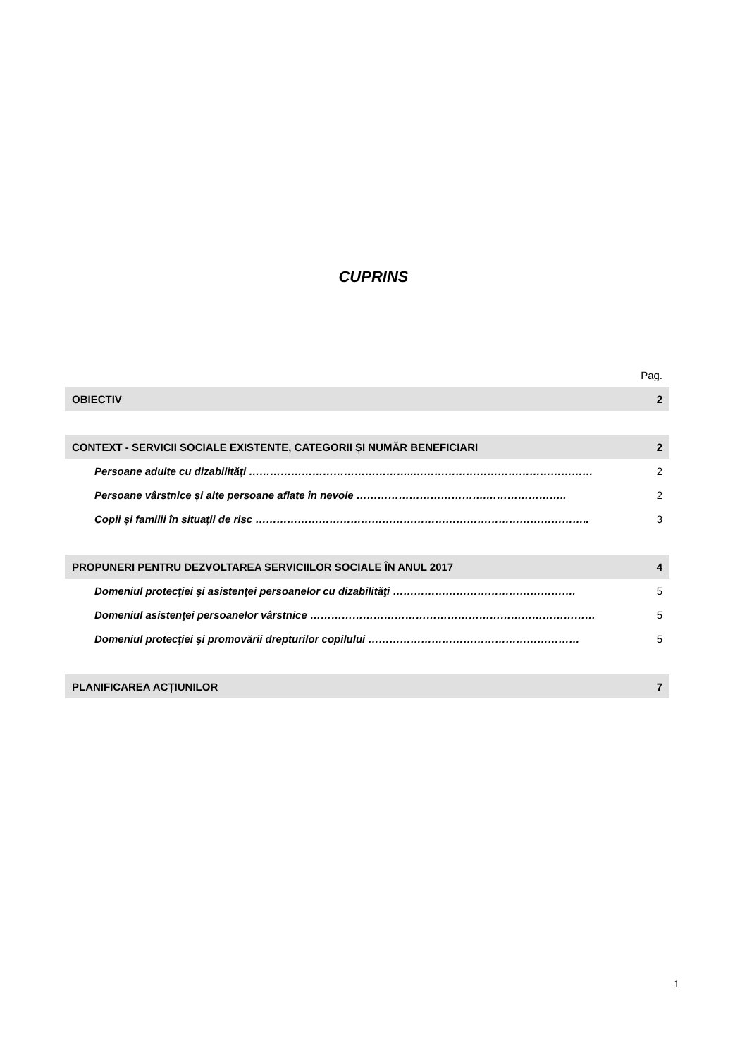CUPRINS
| | Pag. |
| OBIECTIV | 2 |
| CONTEXT - SERVICII SOCIALE EXISTENTE, CATEGORII ȘI NUMĂR BENEFICIARI | 2 |
| Persoane adulte cu dizabilități ………………………………………..…………………………………………… | 2 |
| Persoane vârstnice și alte persoane aflate în nevoie ……………………………….………………….. | 2 |
| Copii și familii în situații de risc ………………………………………………………………………………….. | 3 |
| PROPUNERI PENTRU DEZVOLTAREA SERVICIILOR SOCIALE ÎN ANUL 2017 | 4 |
| Domeniul protecţiei şi asistenţei persoanelor cu dizabilităţi ……………………………………………. | 5 |
| Domeniul asistenţei persoanelor vârstnice ……………………………………………………………………… | 5 |
| Domeniul protecţiei şi promovării drepturilor copilului …………………………………………………… | 5 |
| PLANIFICAREA ACȚIUNILOR | 7 |
1